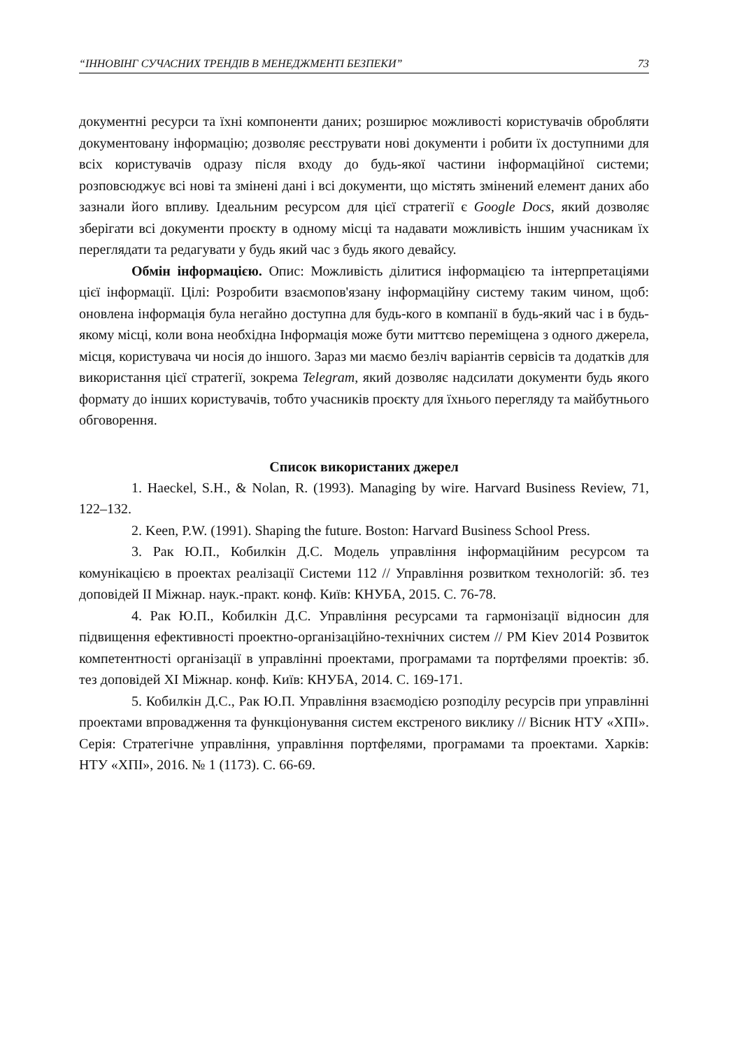“ІННОВІНГ СУЧАСНИХ ТРЕНДІВ В МЕНЕДЖМЕНТІ БЕЗПЕКИ” 73
документні ресурси та їхні компоненти даних; розширює можливості користувачів обробляти документовану інформацію; дозволяє реєструвати нові документи і робити їх доступними для всіх користувачів одразу після входу до будь-якої частини інформаційної системи; розповсюджує всі нові та змінені дані і всі документи, що містять змінений елемент даних або зазнали його впливу. Ідеальним ресурсом для цієї стратегії є Google Docs, який дозволяє зберігати всі документи проєкту в одному місці та надавати можливість іншим учасникам їх переглядати та редагувати у будь який час з будь якого девайсу.
Обмін інформацією. Опис: Можливість ділитися інформацією та інтерпретаціями цієї інформації. Цілі: Розробити взаємопов'язану інформаційну систему таким чином, щоб: оновлена інформація була негайно доступна для будь-кого в компанії в будь-який час і в будь-якому місці, коли вона необхідна Інформація може бути миттєво переміщена з одного джерела, місця, користувача чи носія до іншого. Зараз ми маємо безліч варіантів сервісів та додатків для використання цієї стратегії, зокрема Telegram, який дозволяє надсилати документи будь якого формату до інших користувачів, тобто учасників проєкту для їхнього перегляду та майбутнього обговорення.
Список використаних джерел
1. Haeckel, S.H., & Nolan, R. (1993). Managing by wire. Harvard Business Review, 71, 122–132.
2. Keen, P.W. (1991). Shaping the future. Boston: Harvard Business School Press.
3. Рак Ю.П., Кобилкін Д.С. Модель управління інформаційним ресурсом та комунікацією в проектах реалізації Системи 112 // Управління розвитком технологій: зб. тез доповідей II Міжнар. наук.-практ. конф. Київ: КНУБА, 2015. С. 76-78.
4. Рак Ю.П., Кобилкін Д.С. Управління ресурсами та гармонізації відносин для підвищення ефективності проектно-організаційно-технічних систем // PM Kiev 2014 Розвиток компетентності організації в управлінні проектами, програмами та портфелями проектів: зб. тез доповідей XI Міжнар. конф. Київ: КНУБА, 2014. С. 169-171.
5. Кобилкін Д.С., Рак Ю.П. Управління взаємодією розподілу ресурсів при управлінні проектами впровадження та функціонування систем екстреного виклику // Вісник НТУ «ХПІ». Серія: Стратегічне управління, управління портфелями, програмами та проектами. Харків: НТУ «ХПІ», 2016. № 1 (1173). С. 66-69.